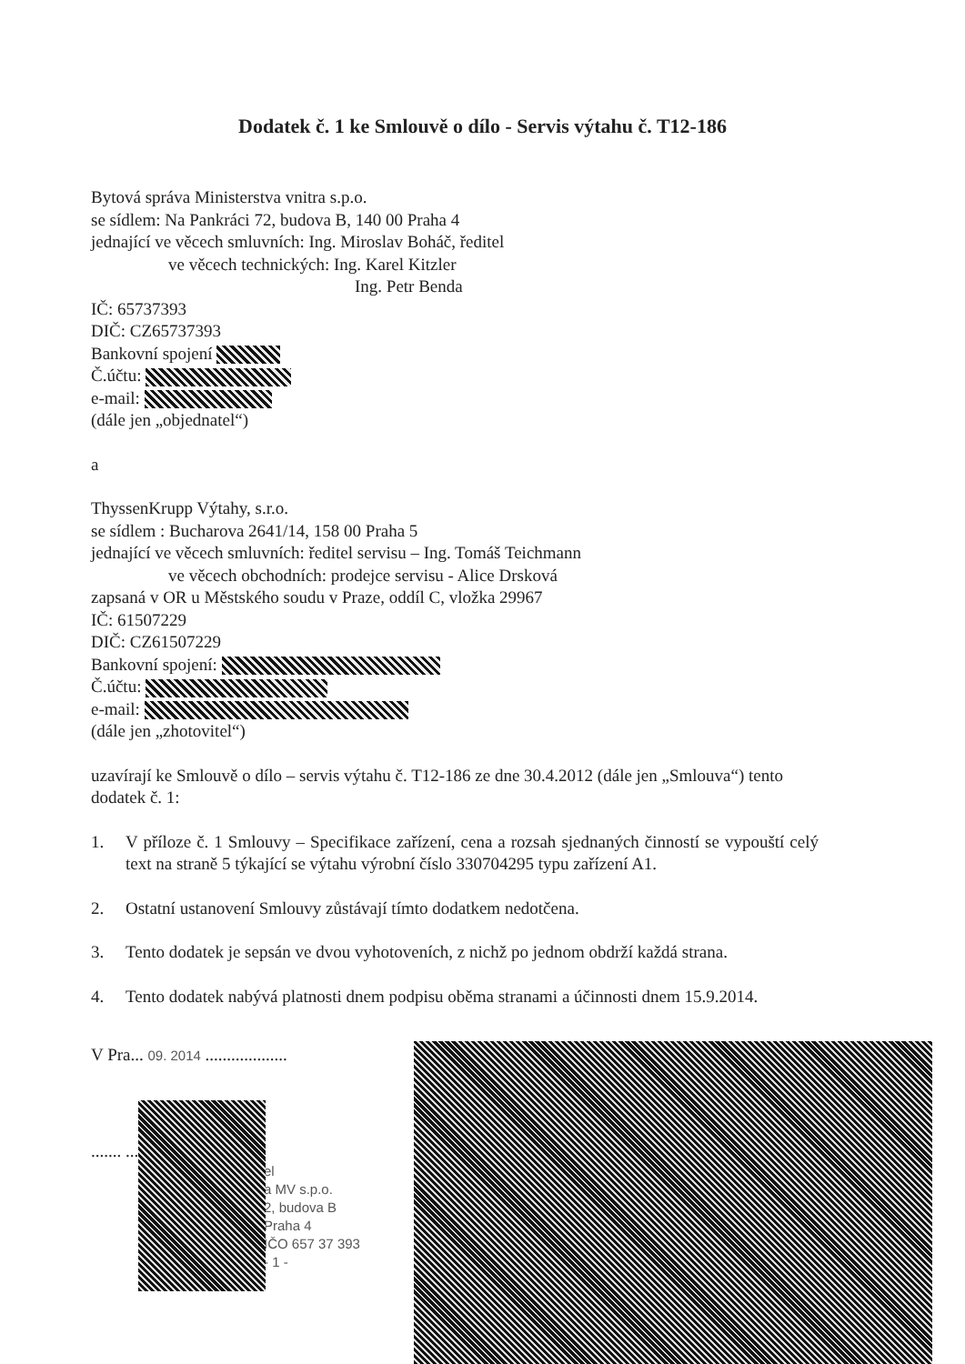Dodatek č. 1 ke Smlouvě o dílo - Servis výtahu č. T12-186
Bytová správa Ministerstva vnitra s.p.o.
se sídlem: Na Pankráci 72, budova B, 140 00 Praha 4
jednající ve věcech smluvních: Ing. Miroslav Boháč, ředitel
ve věcech technických: Ing. Karel Kitzler
Ing. Petr Benda
IČ: 65737393
DIČ: CZ65737393
Bankovní spojení
Č.účtu:
e-mail:
(dále jen „objednatel“)
a
ThyssenKrupp Výtahy, s.r.o.
se sídlem : Bucharova 2641/14, 158 00 Praha 5
jednající ve věcech smluvních: ředitel servisu – Ing. Tomáš Teichmann
ve věcech obchodních: prodejce servisu - Alice Drsková
zapsaná v OR u Městského soudu v Praze, oddíl C, vložka 29967
IČ: 61507229
DIČ: CZ61507229
Bankovní spojení:
Č.účtu:
e-mail:
(dále jen „zhotovitel“)
uzavírají ke Smlouvě o dílo – servis výtahu č. T12-186 ze dne 30.4.2012 (dále jen „Smlouva“) tento dodatek č. 1:
1. V příloze č. 1 Smlouvy – Specifikace zařízení, cena a rozsah sjednaných činností se vypouští celý text na straně 5 týkající se výtahu výrobní číslo 330704295 typu zařízení A1.
2. Ostatní ustanovení Smlouvy zůstávají tímto dodatkem nedotčena.
3. Tento dodatek je sepsán ve dvou vyhotoveních, z nichž po jednom obdrží každá strana.
4. Tento dodatek nabývá platnosti dnem podpisu oběma stranami a účinnosti dnem 15.9.2014.
V Pra... 09. 2014 ...................
....... ...................
el
a MV s.p.o.
2, budova B
Praha 4
IČO 657 37 393
- 1 -